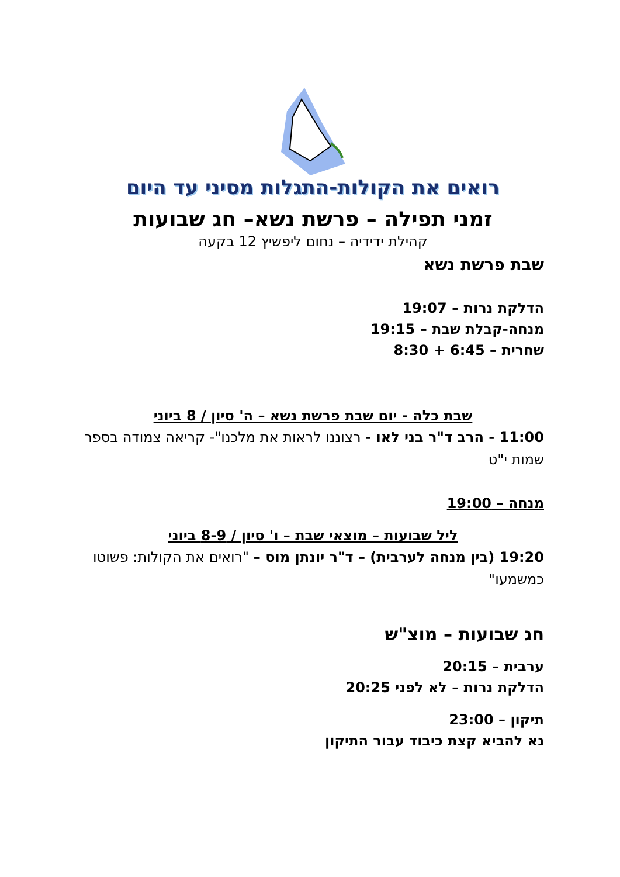רואים את הקולות-התגלות מסיני עד היום
זמני תפילה – פרשת נשא– חג שבועות
קהילת ידידיה – נחום ליפשיץ 12 בקעה
שבת פרשת נשא
הדלקת נרות – 19:07
מנחה-קבלת שבת – 19:15
שחרית – 6:45 + 8:30
שבת כלה - יום שבת פרשת נשא – ה' סיון / 8 ביוני
11:00 - הרב ד"ר בני לאו - רצוננו לראות את מלכנו"- קריאה צמודה בספר שמות י"ט
מנחה – 19:00
ליל שבועות – מוצאי שבת – ו' סיון / 8-9 ביוני
19:20 (בין מנחה לערבית) – ד"ר יונתן מוס – "רואים את הקולות: פשוטו כמשמעו"
חג שבועות – מוצ"ש
ערבית – 20:15
הדלקת נרות – לא לפני 20:25
תיקון – 23:00
נא להביא קצת כיבוד עבור התיקון